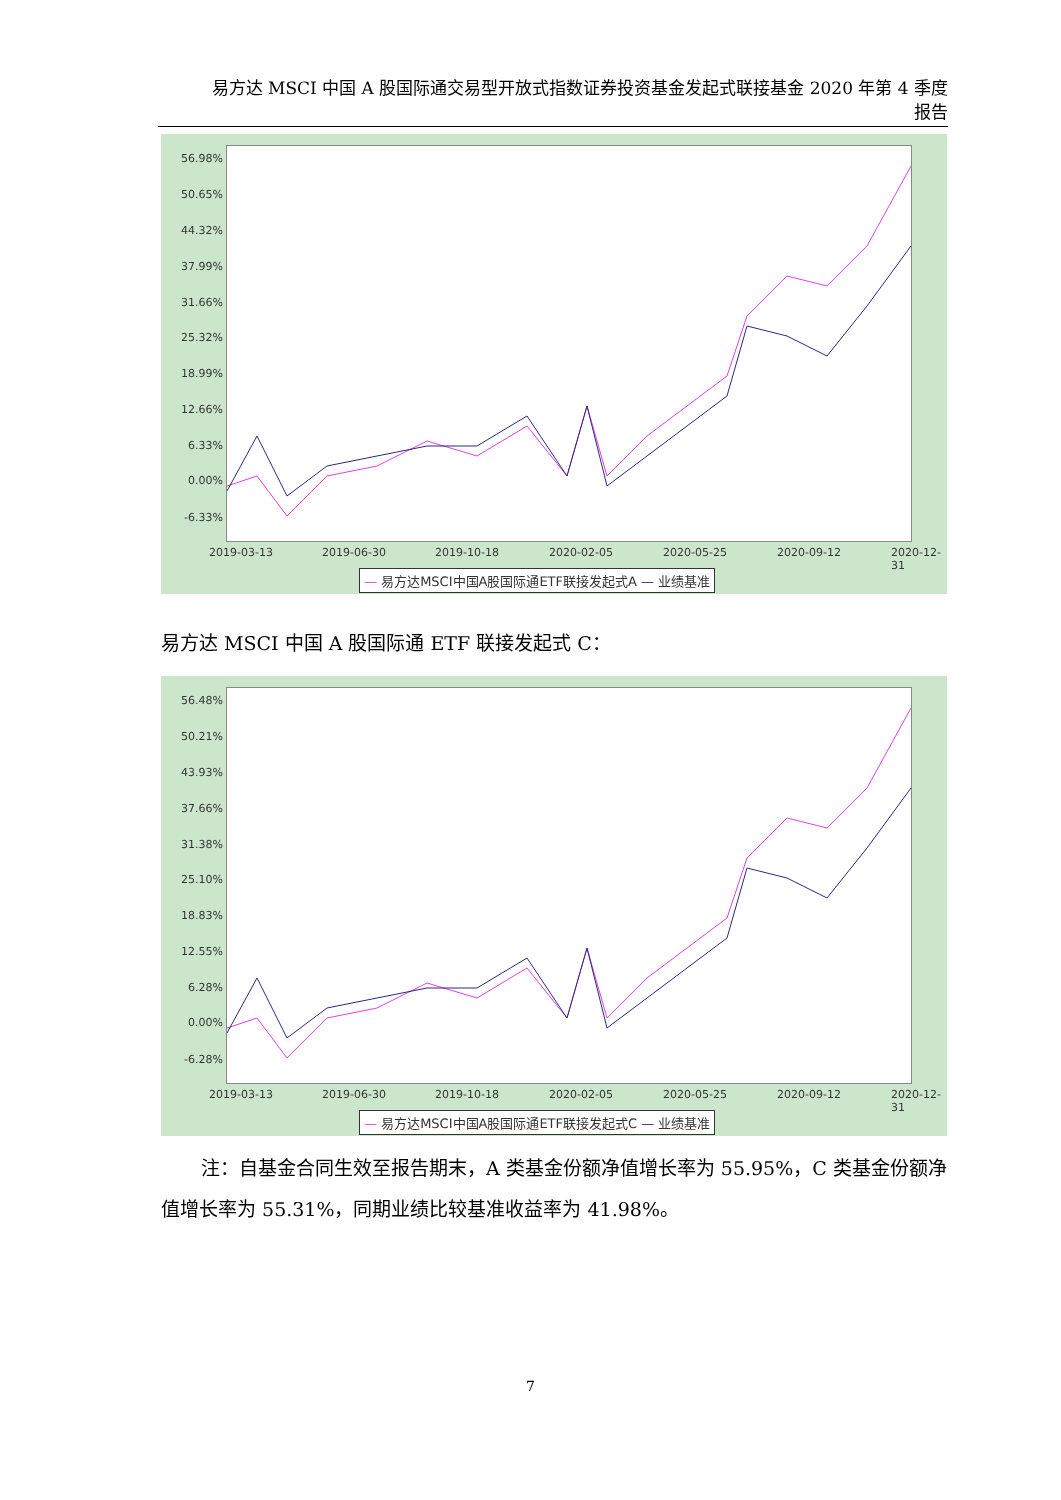易方达 MSCI 中国 A 股国际通交易型开放式指数证券投资基金发起式联接基金 2020 年第 4 季度
报告
56.98%
50.65%
44.32%
37.99%
31.66%
25.32%
18.99%
12.66%
6.33%
0.00%
-6.33%
2019-03-13 2019-06-30 2019-10-18 2020-02-05 2020-05-25 2020-09-12 2020-12-31
— 易方达MSCI中国A股国际通ETF联接发起式A — 业绩基准
易方达 MSCI 中国 A 股国际通 ETF 联接发起式 C：
56.48%
50.21%
43.93%
37.66%
31.38%
25.10%
18.83%
12.55%
6.28%
0.00%
-6.28%
2019-03-13 2019-06-30 2019-10-18 2020-02-05 2020-05-25 2020-09-12 2020-12-31
— 易方达MSCI中国A股国际通ETF联接发起式C — 业绩基准
注：自基金合同生效至报告期末，A 类基金份额净值增长率为 55.95%，C 类基金份额净值增长率为 55.31%，同期业绩比较基准收益率为 41.98%。
7